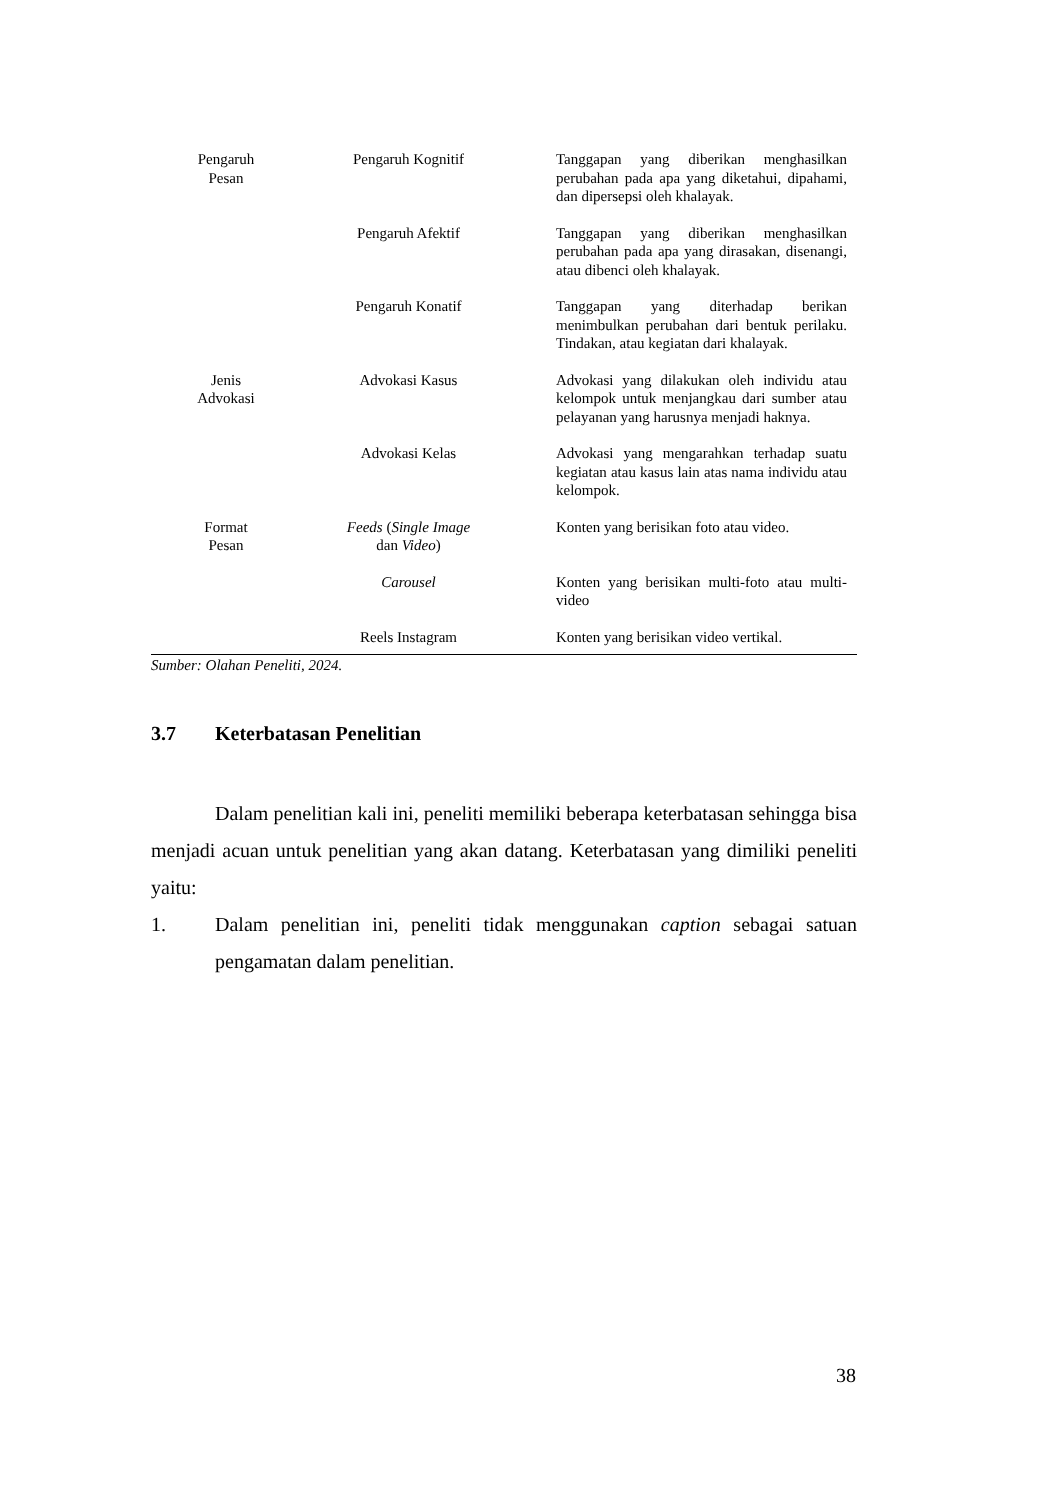| Pengaruh Pesan | Pengaruh Kognitif | Tanggapan yang diberikan menghasilkan perubahan pada apa yang diketahui, dipahami, dan dipersepsi oleh khalayak. |
| | Pengaruh Afektif | Tanggapan yang diberikan menghasilkan perubahan pada apa yang dirasakan, disenangi, atau dibenci oleh khalayak. |
| | Pengaruh Konatif | Tanggapan yang diterhadap berikan menimbulkan perubahan dari bentuk perilaku. Tindakan, atau kegiatan dari khalayak. |
| Jenis Advokasi | Advokasi Kasus | Advokasi yang dilakukan oleh individu atau kelompok untuk menjangkau dari sumber atau pelayanan yang harusnya menjadi haknya. |
| | Advokasi Kelas | Advokasi yang mengarahkan terhadap suatu kegiatan atau kasus lain atas nama individu atau kelompok. |
| Format Pesan | Feeds ( Single Image dan Video ) | Konten yang berisikan foto atau video. |
| | Carousel | Konten yang berisikan multi-foto atau multi-video |
| | Reels Instagram | Konten yang berisikan video vertikal. |
Sumber: Olahan Peneliti, 2024.
3.7 Keterbatasan Penelitian
Dalam penelitian kali ini, peneliti memiliki beberapa keterbatasan sehingga bisa menjadi acuan untuk penelitian yang akan datang. Keterbatasan yang dimiliki peneliti yaitu:
1. Dalam penelitian ini, peneliti tidak menggunakan caption sebagai satuan pengamatan dalam penelitian.
38